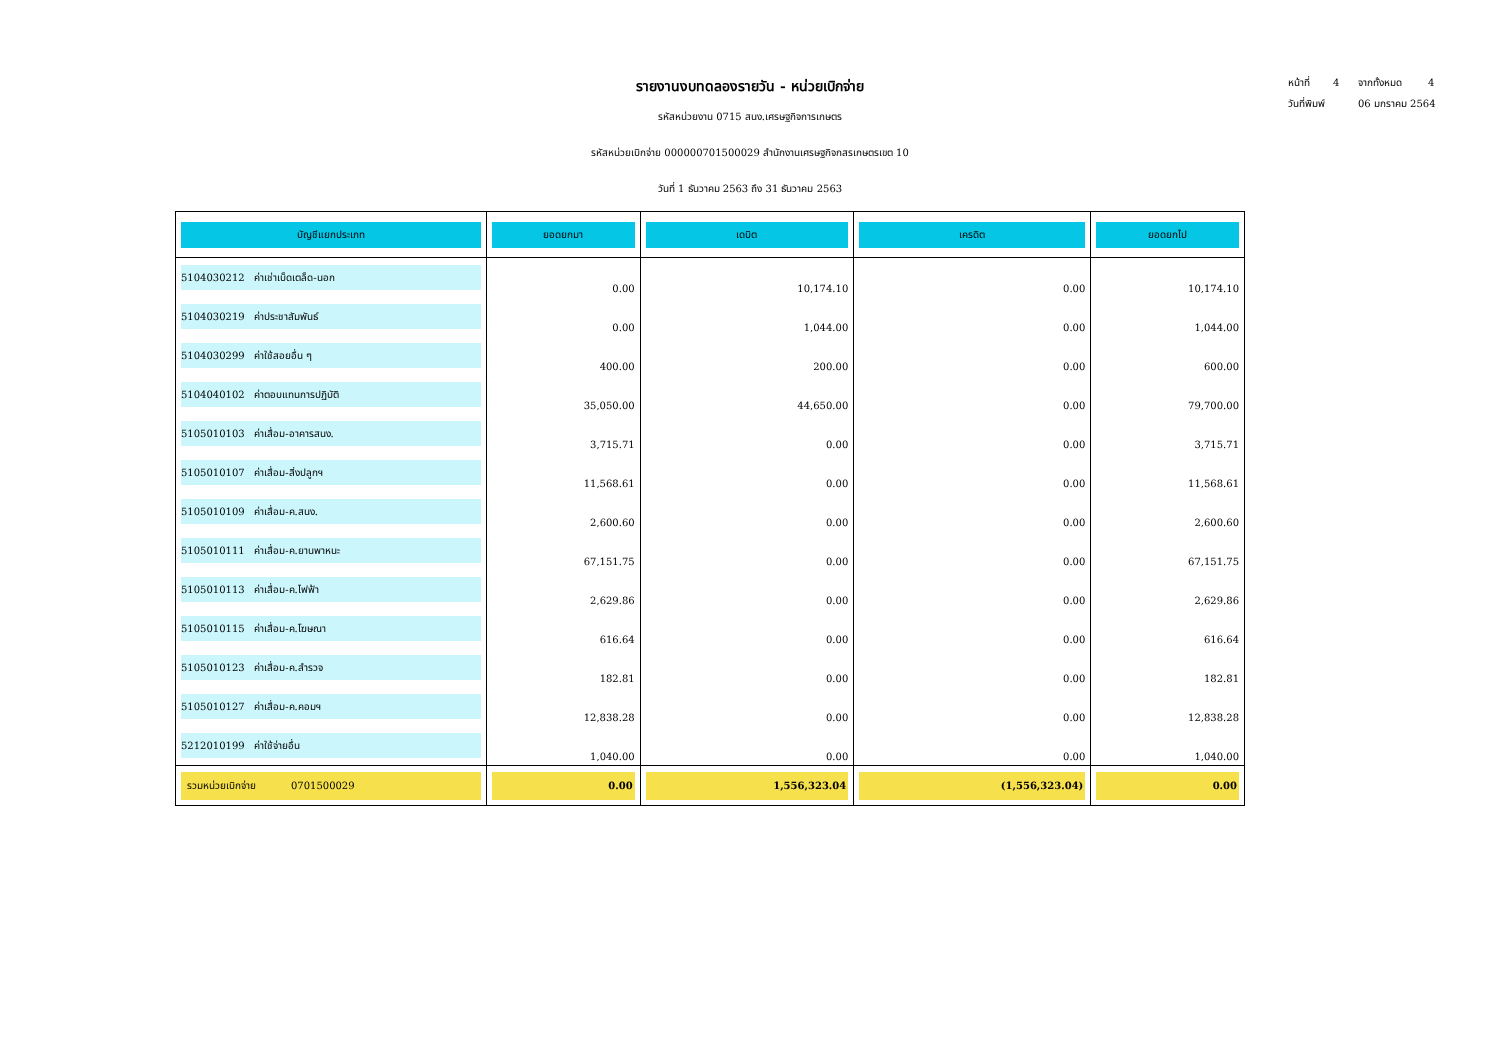หน้าที่ 4 จากทั้งหมด 4
วันที่พิมพ์ 06 มกราคม 2564
รายงานงบทดลองรายวัน - หน่วยเบิกจ่าย
รหัสหน่วยงาน 0715 สนง.เศรษฐกิจการเกษตร
รหัสหน่วยเบิกจ่าย 000000701500029 สำนักงานเศรษฐกิจกสรเกษตรเขต 10
วันที่ 1 ธันวาคม 2563 ถึง 31 ธันวาคม 2563
| บัญชีแยกประเภท | ยอดยกมา | เดบิต | เครดิต | ยอดยกไป |
| --- | --- | --- | --- | --- |
| 5104030212 ค่าเช่าเบ็ดเตล็ด-นอก | 0.00 | 10,174.10 | 0.00 | 10,174.10 |
| 5104030219 ค่าประชาสัมพันธ์ | 0.00 | 1,044.00 | 0.00 | 1,044.00 |
| 5104030299 ค่าใช้สอยอื่น ๆ | 400.00 | 200.00 | 0.00 | 600.00 |
| 5104040102 ค่าตอบแทนการปฏิบัติ | 35,050.00 | 44,650.00 | 0.00 | 79,700.00 |
| 5105010103 ค่าเสื่อม-อาคารสนง. | 3,715.71 | 0.00 | 0.00 | 3,715.71 |
| 5105010107 ค่าเสื่อม-สิ่งปลูกฯ | 11,568.61 | 0.00 | 0.00 | 11,568.61 |
| 5105010109 ค่าเสื่อม-ค.สนง. | 2,600.60 | 0.00 | 0.00 | 2,600.60 |
| 5105010111 ค่าเสื่อม-ค.ยานพาหนะ | 67,151.75 | 0.00 | 0.00 | 67,151.75 |
| 5105010113 ค่าเสื่อม-ค.ไฟฟ้า | 2,629.86 | 0.00 | 0.00 | 2,629.86 |
| 5105010115 ค่าเสื่อม-ค.โฆษณา | 616.64 | 0.00 | 0.00 | 616.64 |
| 5105010123 ค่าเสื่อม-ค.สำรวจ | 182.81 | 0.00 | 0.00 | 182.81 |
| 5105010127 ค่าเสื่อม-ค.คอมฯ | 12,838.28 | 0.00 | 0.00 | 12,838.28 |
| 5212010199 ค่าใช้จ่ายอื่น | 1,040.00 | 0.00 | 0.00 | 1,040.00 |
| รวมหน่วยเบิกจ่าย 0701500029 | 0.00 | 1,556,323.04 | (1,556,323.04) | 0.00 |